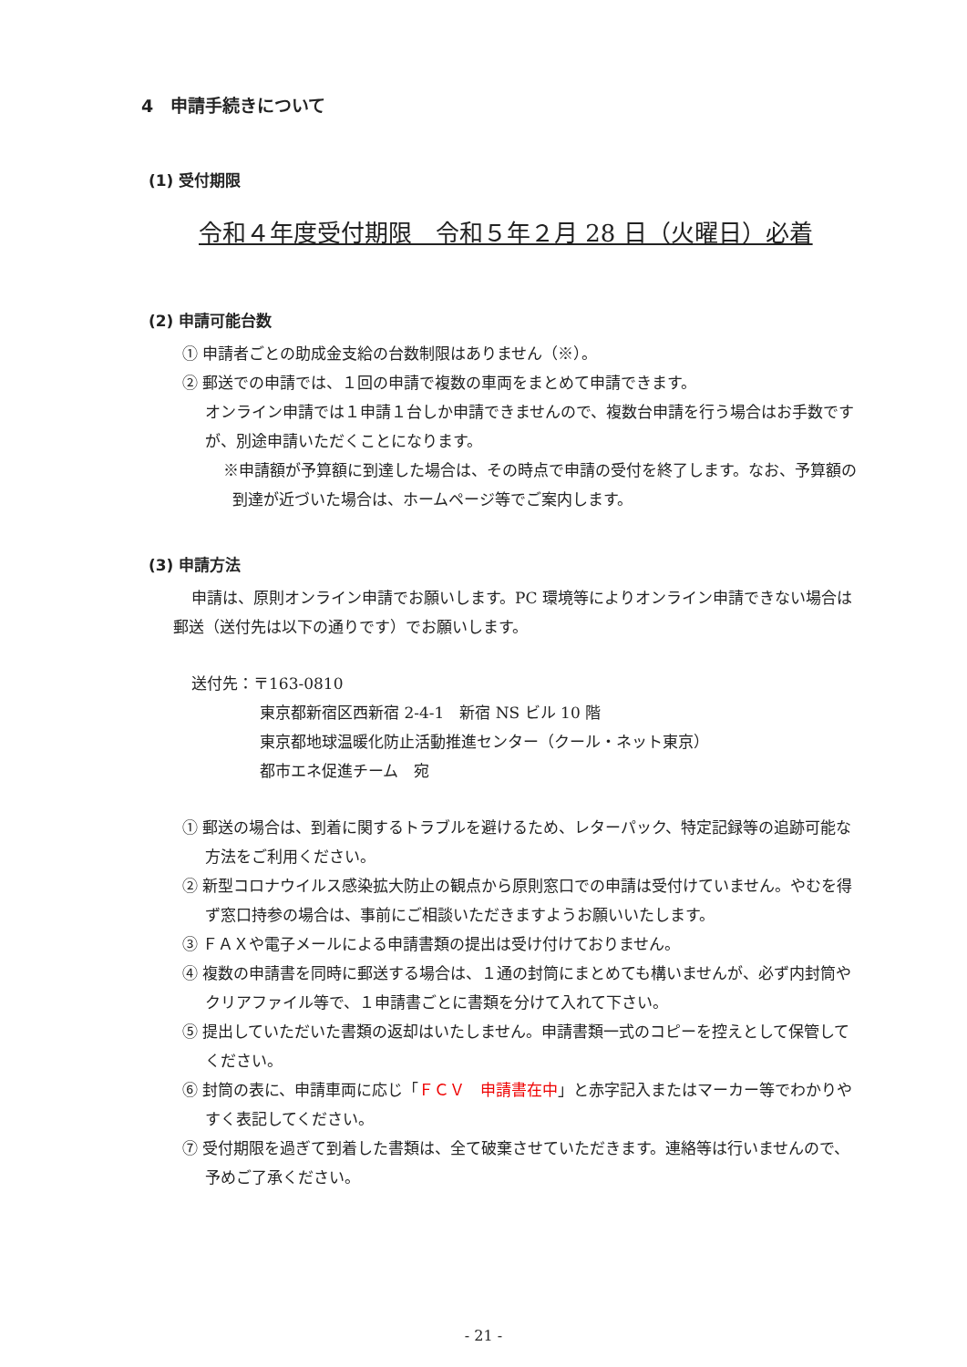4　申請手続きについて
(1) 受付期限
令和４年度受付期限　令和５年２月 28 日（火曜日）必着
(2) 申請可能台数
① 申請者ごとの助成金支給の台数制限はありません（※）。
② 郵送での申請では、１回の申請で複数の車両をまとめて申請できます。
オンライン申請では１申請１台しか申請できませんので、複数台申請を行う場合はお手数ですが、別途申請いただくことになります。
※申請額が予算額に到達した場合は、その時点で申請の受付を終了します。なお、予算額の到達が近づいた場合は、ホームページ等でご案内します。
(3) 申請方法
申請は、原則オンライン申請でお願いします。PC 環境等によりオンライン申請できない場合は郵送（送付先は以下の通りです）でお願いします。
送付先：〒163-0810
東京都新宿区西新宿 2-4-1　新宿 NS ビル 10 階
東京都地球温暖化防止活動推進センター（クール・ネット東京）
都市エネ促進チーム　宛
① 郵送の場合は、到着に関するトラブルを避けるため、レターパック、特定記録等の追跡可能な方法をご利用ください。
② 新型コロナウイルス感染拡大防止の観点から原則窓口での申請は受付けていません。やむを得ず窓口持参の場合は、事前にご相談いただきますようお願いいたします。
③ ＦＡＸや電子メールによる申請書類の提出は受け付けておりません。
④ 複数の申請書を同時に郵送する場合は、１通の封筒にまとめても構いませんが、必ず内封筒やクリアファイル等で、１申請書ごとに書類を分けて入れて下さい。
⑤ 提出していただいた書類の返却はいたしません。申請書類一式のコピーを控えとして保管してください。
⑥ 封筒の表に、申請車両に応じ「ＦＣＶ　申請書在中」と赤字記入またはマーカー等でわかりやすく表記してください。
⑦ 受付期限を過ぎて到着した書類は、全て破棄させていただきます。連絡等は行いませんので、予めご了承ください。
- 21 -